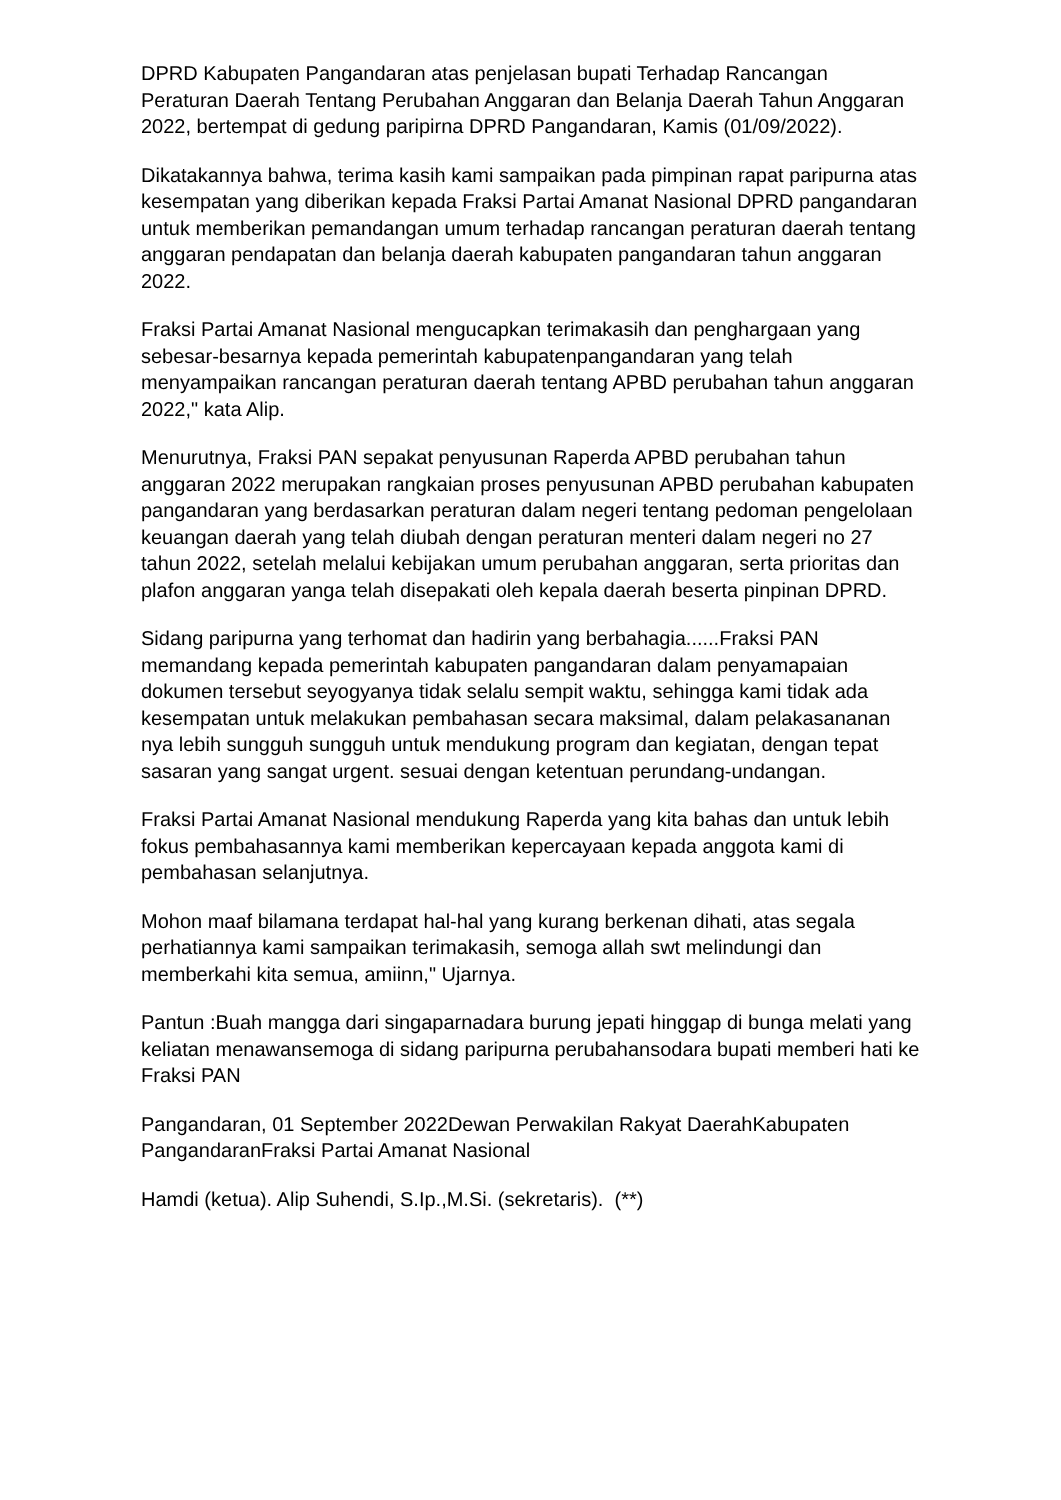DPRD Kabupaten Pangandaran atas penjelasan bupati Terhadap Rancangan Peraturan Daerah Tentang Perubahan Anggaran dan Belanja Daerah Tahun Anggaran 2022, bertempat di gedung paripirna DPRD Pangandaran, Kamis (01/09/2022).
Dikatakannya bahwa, terima kasih kami sampaikan pada pimpinan rapat paripurna atas kesempatan yang diberikan kepada Fraksi Partai Amanat Nasional DPRD pangandaran untuk memberikan pemandangan umum terhadap rancangan peraturan daerah tentang anggaran pendapatan dan belanja daerah kabupaten pangandaran tahun anggaran 2022.
Fraksi Partai Amanat Nasional mengucapkan terimakasih dan penghargaan yang sebesar-besarnya kepada pemerintah kabupatenpangandaran yang telah menyampaikan rancangan peraturan daerah tentang APBD perubahan tahun anggaran 2022," kata Alip.
Menurutnya, Fraksi PAN sepakat penyusunan Raperda APBD perubahan tahun anggaran 2022 merupakan rangkaian proses penyusunan APBD perubahan kabupaten pangandaran yang berdasarkan peraturan dalam negeri tentang pedoman pengelolaan keuangan daerah yang telah diubah dengan peraturan menteri dalam negeri no 27 tahun 2022, setelah melalui kebijakan umum perubahan anggaran, serta prioritas dan plafon anggaran yanga telah disepakati oleh kepala daerah beserta pinpinan DPRD.
Sidang paripurna yang terhomat dan hadirin yang berbahagia......Fraksi PAN memandang kepada pemerintah kabupaten pangandaran dalam penyamapaian dokumen tersebut seyogyanya tidak selalu sempit waktu, sehingga kami tidak ada kesempatan untuk melakukan pembahasan secara maksimal, dalam pelakasananan nya lebih sungguh sungguh untuk mendukung program dan kegiatan, dengan tepat sasaran yang sangat urgent. sesuai dengan ketentuan perundang-undangan.
Fraksi Partai Amanat Nasional mendukung Raperda yang kita bahas dan untuk lebih fokus pembahasannya kami memberikan kepercayaan kepada anggota kami di pembahasan selanjutnya.
Mohon maaf bilamana terdapat hal-hal yang kurang berkenan dihati, atas segala perhatiannya kami sampaikan terimakasih, semoga allah swt melindungi dan memberkahi kita semua, amiinn," Ujarnya.
Pantun :Buah mangga dari singaparnadara burung jepati hinggap di bunga melati yang keliatan menawansemoga di sidang paripurna perubahansodara bupati memberi hati ke Fraksi PAN
Pangandaran, 01 September 2022Dewan Perwakilan Rakyat DaerahKabupaten PangandaranFraksi Partai Amanat Nasional
Hamdi (ketua). Alip Suhendi, S.Ip.,M.Si. (sekretaris). (**)